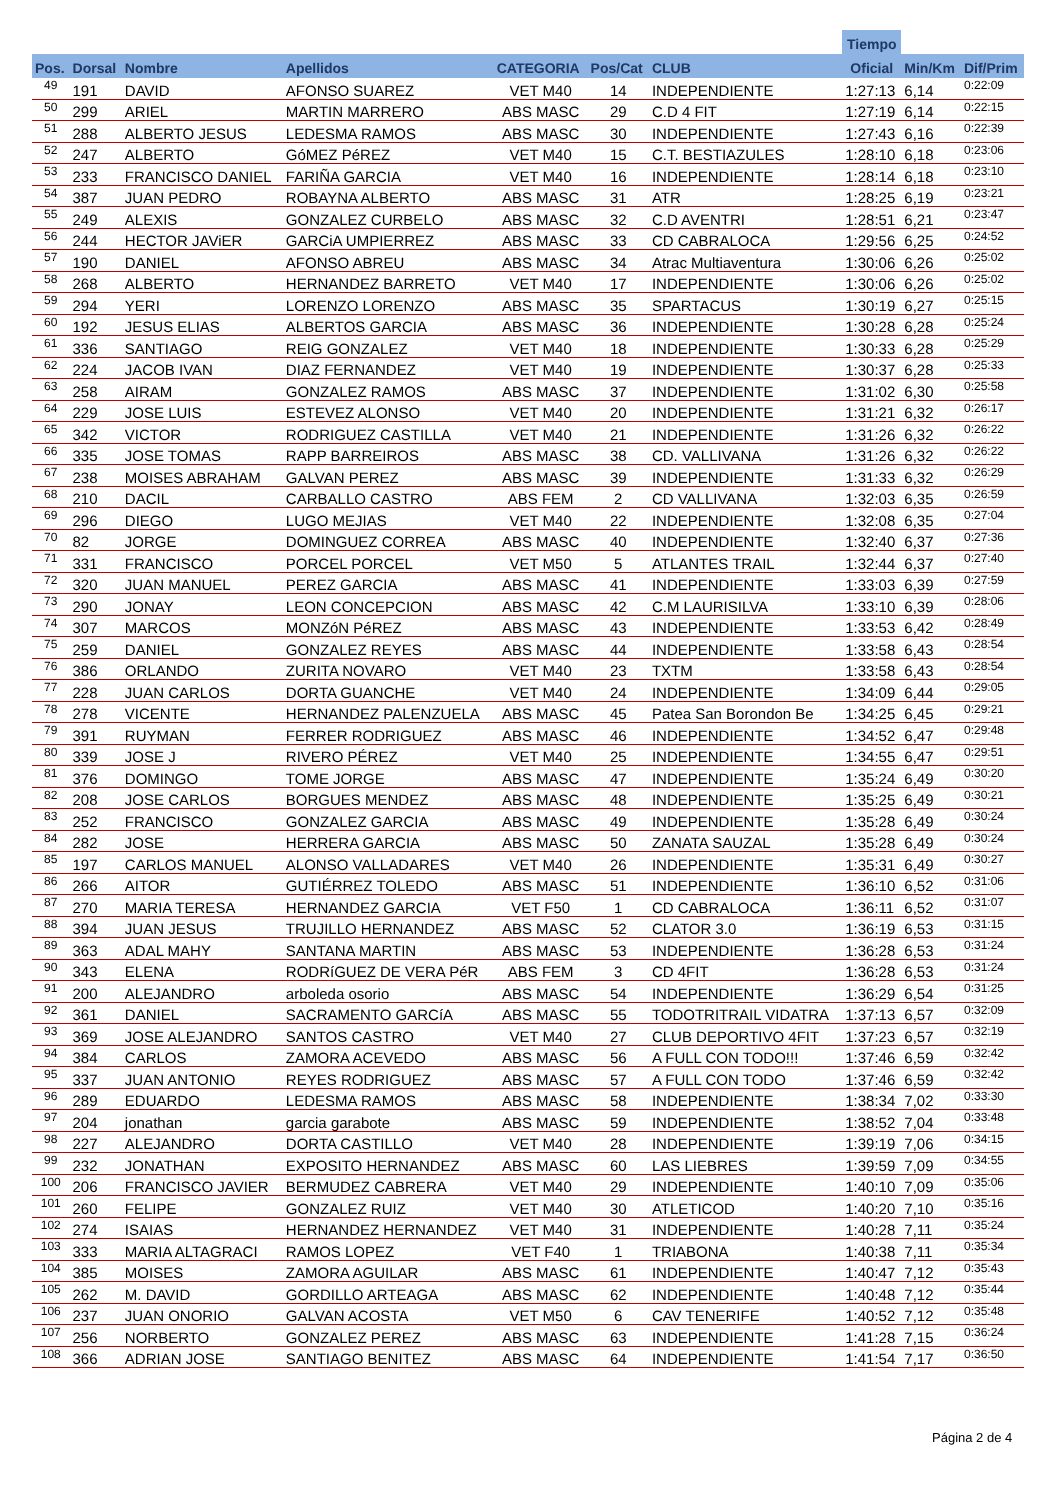| | | | | | | | Tiempo | | |
| --- | --- | --- | --- | --- | --- | --- | --- | --- | --- |
| Pos. | Dorsal | Nombre | Apellidos | CATEGORIA | Pos/Cat | CLUB | Oficial | Min/Km | Dif/Prim |
| 49 | 191 | DAVID | AFONSO SUAREZ | VET M40 | 14 | INDEPENDIENTE | 1:27:13 | 6,14 | 0:22:09 |
| 50 | 299 | ARIEL | MARTIN MARRERO | ABS MASC | 29 | C.D 4 FIT | 1:27:19 | 6,14 | 0:22:15 |
| 51 | 288 | ALBERTO JESUS | LEDESMA RAMOS | ABS MASC | 30 | INDEPENDIENTE | 1:27:43 | 6,16 | 0:22:39 |
| 52 | 247 | ALBERTO | GóMEZ PéREZ | VET M40 | 15 | C.T. BESTIAZULES | 1:28:10 | 6,18 | 0:23:06 |
| 53 | 233 | FRANCISCO DANIEL | FARIÑA GARCIA | VET M40 | 16 | INDEPENDIENTE | 1:28:14 | 6,18 | 0:23:10 |
| 54 | 387 | JUAN PEDRO | ROBAYNA ALBERTO | ABS MASC | 31 | ATR | 1:28:25 | 6,19 | 0:23:21 |
| 55 | 249 | ALEXIS | GONZALEZ CURBELO | ABS MASC | 32 | C.D AVENTRI | 1:28:51 | 6,21 | 0:23:47 |
| 56 | 244 | HECTOR JAViER | GARCiA UMPIERREZ | ABS MASC | 33 | CD CABRALOCA | 1:29:56 | 6,25 | 0:24:52 |
| 57 | 190 | DANIEL | AFONSO ABREU | ABS MASC | 34 | Atrac Multiaventura | 1:30:06 | 6,26 | 0:25:02 |
| 58 | 268 | ALBERTO | HERNANDEZ BARRETO | VET M40 | 17 | INDEPENDIENTE | 1:30:06 | 6,26 | 0:25:02 |
| 59 | 294 | YERI | LORENZO LORENZO | ABS MASC | 35 | SPARTACUS | 1:30:19 | 6,27 | 0:25:15 |
| 60 | 192 | JESUS ELIAS | ALBERTOS GARCIA | ABS MASC | 36 | INDEPENDIENTE | 1:30:28 | 6,28 | 0:25:24 |
| 61 | 336 | SANTIAGO | REIG GONZALEZ | VET M40 | 18 | INDEPENDIENTE | 1:30:33 | 6,28 | 0:25:29 |
| 62 | 224 | JACOB IVAN | DIAZ FERNANDEZ | VET M40 | 19 | INDEPENDIENTE | 1:30:37 | 6,28 | 0:25:33 |
| 63 | 258 | AIRAM | GONZALEZ RAMOS | ABS MASC | 37 | INDEPENDIENTE | 1:31:02 | 6,30 | 0:25:58 |
| 64 | 229 | JOSE LUIS | ESTEVEZ ALONSO | VET M40 | 20 | INDEPENDIENTE | 1:31:21 | 6,32 | 0:26:17 |
| 65 | 342 | VICTOR | RODRIGUEZ CASTILLA | VET M40 | 21 | INDEPENDIENTE | 1:31:26 | 6,32 | 0:26:22 |
| 66 | 335 | JOSE TOMAS | RAPP BARREIROS | ABS MASC | 38 | CD. VALLIVANA | 1:31:26 | 6,32 | 0:26:22 |
| 67 | 238 | MOISES ABRAHAM | GALVAN PEREZ | ABS MASC | 39 | INDEPENDIENTE | 1:31:33 | 6,32 | 0:26:29 |
| 68 | 210 | DACIL | CARBALLO CASTRO | ABS FEM | 2 | CD VALLIVANA | 1:32:03 | 6,35 | 0:26:59 |
| 69 | 296 | DIEGO | LUGO MEJIAS | VET M40 | 22 | INDEPENDIENTE | 1:32:08 | 6,35 | 0:27:04 |
| 70 | 82 | JORGE | DOMINGUEZ CORREA | ABS MASC | 40 | INDEPENDIENTE | 1:32:40 | 6,37 | 0:27:36 |
| 71 | 331 | FRANCISCO | PORCEL PORCEL | VET M50 | 5 | ATLANTES TRAIL | 1:32:44 | 6,37 | 0:27:40 |
| 72 | 320 | JUAN MANUEL | PEREZ GARCIA | ABS MASC | 41 | INDEPENDIENTE | 1:33:03 | 6,39 | 0:27:59 |
| 73 | 290 | JONAY | LEON CONCEPCION | ABS MASC | 42 | C.M LAURISILVA | 1:33:10 | 6,39 | 0:28:06 |
| 74 | 307 | MARCOS | MONZóN PéREZ | ABS MASC | 43 | INDEPENDIENTE | 1:33:53 | 6,42 | 0:28:49 |
| 75 | 259 | DANIEL | GONZALEZ REYES | ABS MASC | 44 | INDEPENDIENTE | 1:33:58 | 6,43 | 0:28:54 |
| 76 | 386 | ORLANDO | ZURITA NOVARO | VET M40 | 23 | TXTM | 1:33:58 | 6,43 | 0:28:54 |
| 77 | 228 | JUAN CARLOS | DORTA GUANCHE | VET M40 | 24 | INDEPENDIENTE | 1:34:09 | 6,44 | 0:29:05 |
| 78 | 278 | VICENTE | HERNANDEZ PALENZUELA | ABS MASC | 45 | Patea San Borondon Be | 1:34:25 | 6,45 | 0:29:21 |
| 79 | 391 | RUYMAN | FERRER RODRIGUEZ | ABS MASC | 46 | INDEPENDIENTE | 1:34:52 | 6,47 | 0:29:48 |
| 80 | 339 | JOSE J | RIVERO PÉREZ | VET M40 | 25 | INDEPENDIENTE | 1:34:55 | 6,47 | 0:29:51 |
| 81 | 376 | DOMINGO | TOME JORGE | ABS MASC | 47 | INDEPENDIENTE | 1:35:24 | 6,49 | 0:30:20 |
| 82 | 208 | JOSE CARLOS | BORGUES MENDEZ | ABS MASC | 48 | INDEPENDIENTE | 1:35:25 | 6,49 | 0:30:21 |
| 83 | 252 | FRANCISCO | GONZALEZ GARCIA | ABS MASC | 49 | INDEPENDIENTE | 1:35:28 | 6,49 | 0:30:24 |
| 84 | 282 | JOSE | HERRERA GARCIA | ABS MASC | 50 | ZANATA SAUZAL | 1:35:28 | 6,49 | 0:30:24 |
| 85 | 197 | CARLOS MANUEL | ALONSO VALLADARES | VET M40 | 26 | INDEPENDIENTE | 1:35:31 | 6,49 | 0:30:27 |
| 86 | 266 | AITOR | GUTIÉRREZ TOLEDO | ABS MASC | 51 | INDEPENDIENTE | 1:36:10 | 6,52 | 0:31:06 |
| 87 | 270 | MARIA TERESA | HERNANDEZ GARCIA | VET F50 | 1 | CD CABRALOCA | 1:36:11 | 6,52 | 0:31:07 |
| 88 | 394 | JUAN JESUS | TRUJILLO HERNANDEZ | ABS MASC | 52 | CLATOR 3.0 | 1:36:19 | 6,53 | 0:31:15 |
| 89 | 363 | ADAL MAHY | SANTANA MARTIN | ABS MASC | 53 | INDEPENDIENTE | 1:36:28 | 6,53 | 0:31:24 |
| 90 | 343 | ELENA | RODRíGUEZ DE VERA PéR | ABS FEM | 3 | CD 4FIT | 1:36:28 | 6,53 | 0:31:24 |
| 91 | 200 | ALEJANDRO | arboleda osorio | ABS MASC | 54 | INDEPENDIENTE | 1:36:29 | 6,54 | 0:31:25 |
| 92 | 361 | DANIEL | SACRAMENTO GARCíA | ABS MASC | 55 | TODOTRITRAIL VIDATRA | 1:37:13 | 6,57 | 0:32:09 |
| 93 | 369 | JOSE ALEJANDRO | SANTOS CASTRO | VET M40 | 27 | CLUB DEPORTIVO 4FIT | 1:37:23 | 6,57 | 0:32:19 |
| 94 | 384 | CARLOS | ZAMORA ACEVEDO | ABS MASC | 56 | A FULL CON TODO!!! | 1:37:46 | 6,59 | 0:32:42 |
| 95 | 337 | JUAN ANTONIO | REYES RODRIGUEZ | ABS MASC | 57 | A FULL CON TODO | 1:37:46 | 6,59 | 0:32:42 |
| 96 | 289 | EDUARDO | LEDESMA RAMOS | ABS MASC | 58 | INDEPENDIENTE | 1:38:34 | 7,02 | 0:33:30 |
| 97 | 204 | jonathan | garcia garabote | ABS MASC | 59 | INDEPENDIENTE | 1:38:52 | 7,04 | 0:33:48 |
| 98 | 227 | ALEJANDRO | DORTA CASTILLO | VET M40 | 28 | INDEPENDIENTE | 1:39:19 | 7,06 | 0:34:15 |
| 99 | 232 | JONATHAN | EXPOSITO HERNANDEZ | ABS MASC | 60 | LAS LIEBRES | 1:39:59 | 7,09 | 0:34:55 |
| 100 | 206 | FRANCISCO JAVIER | BERMUDEZ CABRERA | VET M40 | 29 | INDEPENDIENTE | 1:40:10 | 7,09 | 0:35:06 |
| 101 | 260 | FELIPE | GONZALEZ RUIZ | VET M40 | 30 | ATLETICOD | 1:40:20 | 7,10 | 0:35:16 |
| 102 | 274 | ISAIAS | HERNANDEZ HERNANDEZ | VET M40 | 31 | INDEPENDIENTE | 1:40:28 | 7,11 | 0:35:24 |
| 103 | 333 | MARIA ALTAGRACI | RAMOS LOPEZ | VET F40 | 1 | TRIABONA | 1:40:38 | 7,11 | 0:35:34 |
| 104 | 385 | MOISES | ZAMORA AGUILAR | ABS MASC | 61 | INDEPENDIENTE | 1:40:47 | 7,12 | 0:35:43 |
| 105 | 262 | M. DAVID | GORDILLO ARTEAGA | ABS MASC | 62 | INDEPENDIENTE | 1:40:48 | 7,12 | 0:35:44 |
| 106 | 237 | JUAN ONORIO | GALVAN ACOSTA | VET M50 | 6 | CAV TENERIFE | 1:40:52 | 7,12 | 0:35:48 |
| 107 | 256 | NORBERTO | GONZALEZ PEREZ | ABS MASC | 63 | INDEPENDIENTE | 1:41:28 | 7,15 | 0:36:24 |
| 108 | 366 | ADRIAN JOSE | SANTIAGO BENITEZ | ABS MASC | 64 | INDEPENDIENTE | 1:41:54 | 7,17 | 0:36:50 |
Página 2 de 4